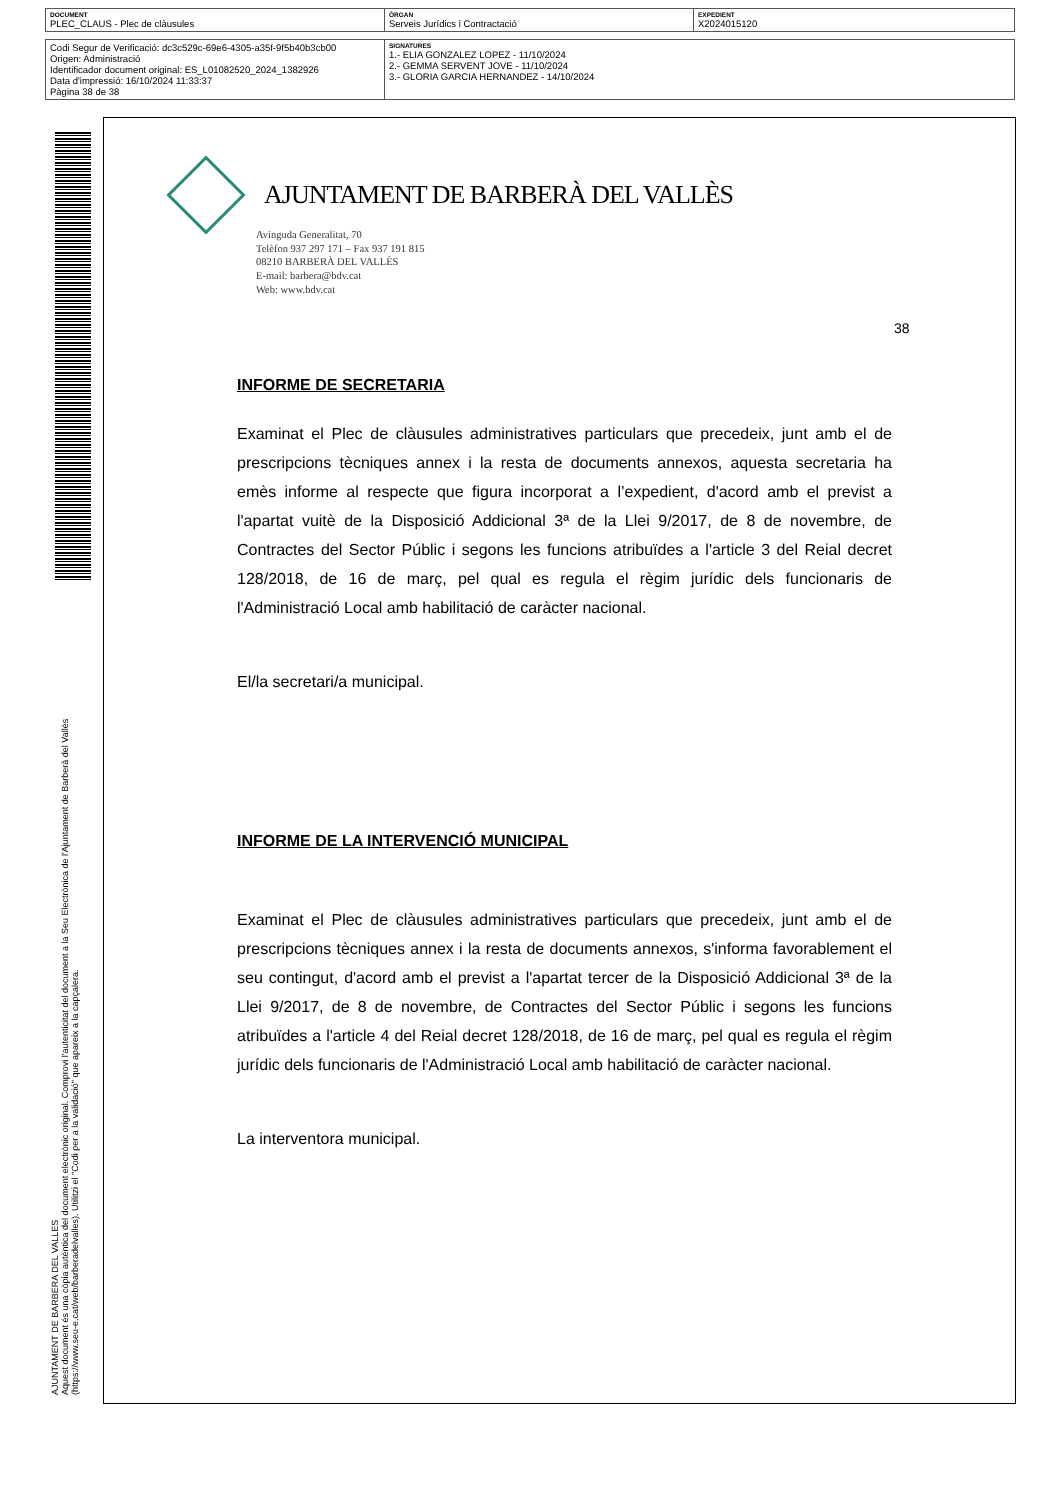| DOCUMENT PLEC_CLAUS - Plec de clàusules | ÒRGAN Serveis Jurídics i Contractació | EXPEDIENT X2024015120 |
| Codi Segur de Verificació: dc3c529c-69e6-4305-a35f-9f5b40b3cb00 Origen: Administració Identificador document original: ES_L01082520_2024_1382926 Data d'impressió: 16/10/2024 11:33:37 Pàgina 38 de 38 | SIGNATURES 1.- ELIA GONZALEZ LOPEZ - 11/10/2024 2.- GEMMA SERVENT JOVE - 11/10/2024 3.- GLORIA GARCIA HERNANDEZ - 14/10/2024 |
AJUNTAMENT DE BARBERA DEL VALLES
Aquest document és una còpia autèntica del document electrònic original. Comprovi l'autenticitat del document a la Seu Electrònica de l'Ajuntament de Barberà del Vallès (https://www.seu-e.cat/web/barberadelvalles). Utilitzi el "Codi per a la validació" que apareix a la capçalera.
AJUNTAMENT DE BARBERÀ DEL VALLÈS
Avinguda Generalitat, 70
Telèfon 937 297 171 – Fax 937 191 815
08210 BARBERÀ DEL VALLÈS
E-mail: barbera@bdv.cat
Web: www.bdv.cat
38
INFORME DE SECRETARIA
Examinat el Plec de clàusules administratives particulars que precedeix, junt amb el de prescripcions tècniques annex i la resta de documents annexos, aquesta secretaria ha emès informe al respecte que figura incorporat a l’expedient, d'acord amb el previst a l'apartat vuitè de la Disposició Addicional 3ª de la Llei 9/2017, de 8 de novembre, de Contractes del Sector Públic i segons les funcions atribuïdes a l'article 3 del Reial decret 128/2018, de 16 de març, pel qual es regula el règim jurídic dels funcionaris de l'Administració Local amb habilitació de caràcter nacional.
El/la secretari/a municipal.
INFORME DE LA INTERVENCIÓ MUNICIPAL
Examinat el Plec de clàusules administratives particulars que precedeix, junt amb el de prescripcions tècniques annex i la resta de documents annexos, s'informa favorablement el seu contingut, d'acord amb el previst a l'apartat tercer de la Disposició Addicional 3ª de la Llei 9/2017, de 8 de novembre, de Contractes del Sector Públic i segons les funcions atribuïdes a l'article 4 del Reial decret 128/2018, de 16 de març, pel qual es regula el règim jurídic dels funcionaris de l'Administració Local amb habilitació de caràcter nacional.
La interventora municipal.